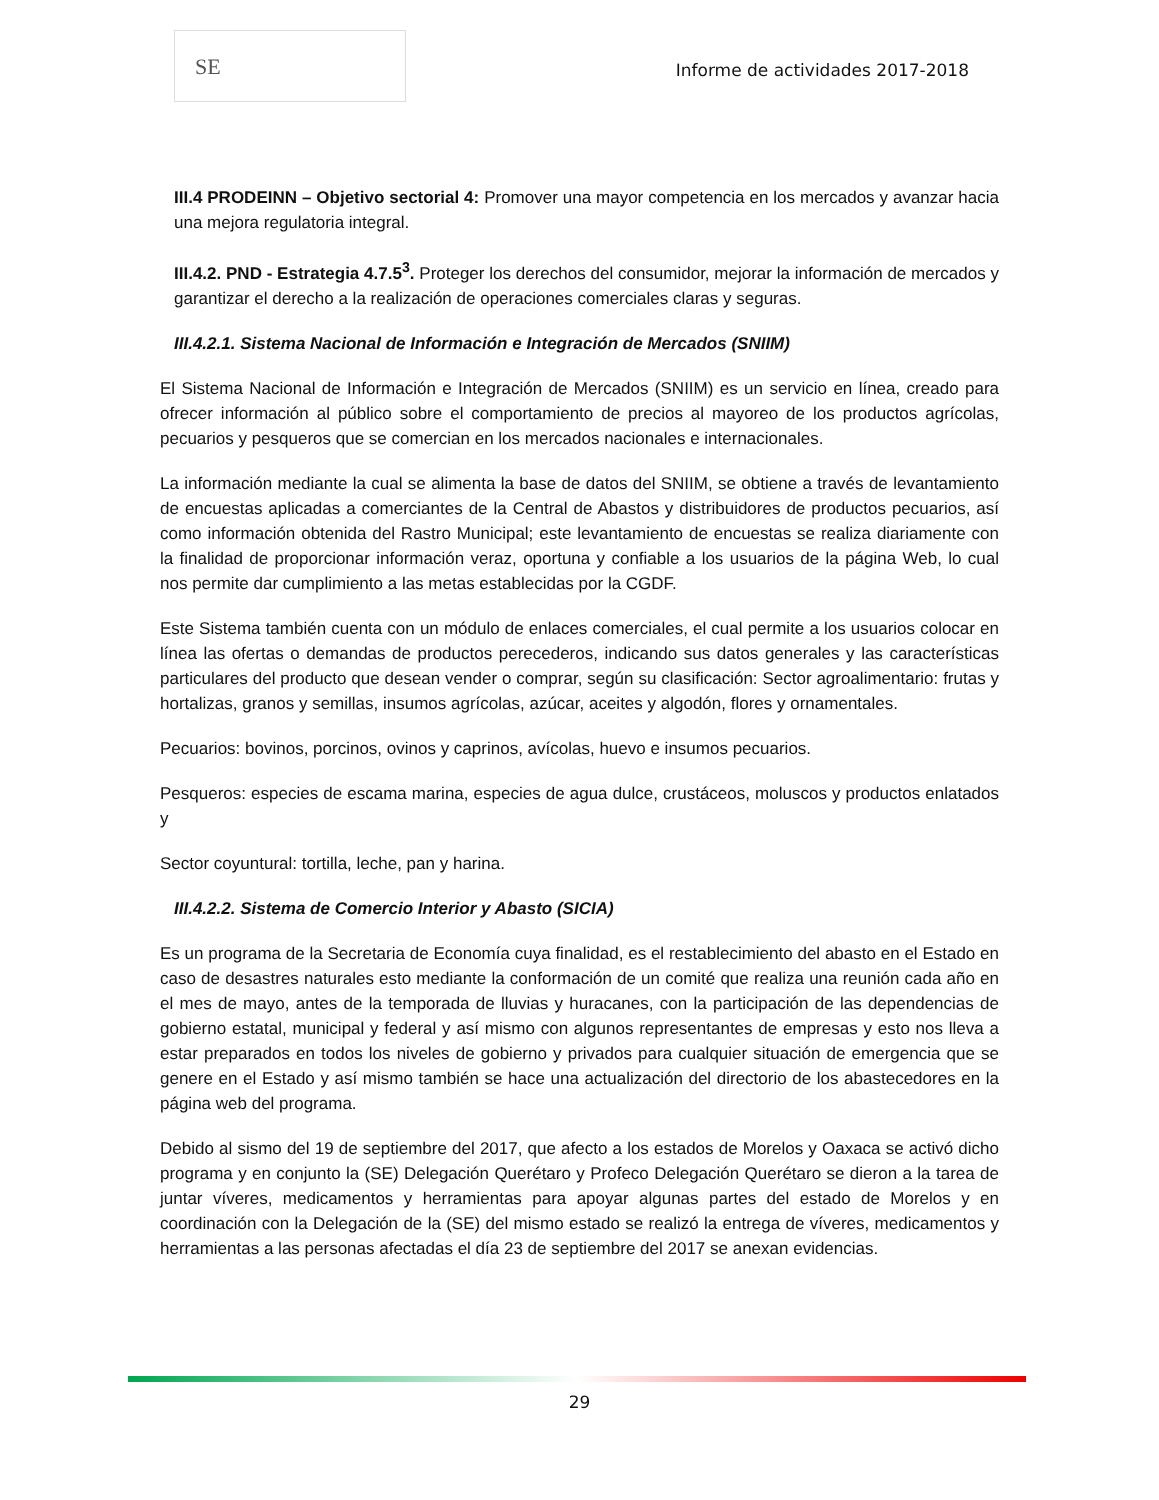SE
Informe de actividades 2017-2018
III.4 PRODEINN – Objetivo sectorial 4: Promover una mayor competencia en los mercados y avanzar hacia una mejora regulatoria integral.
III.4.2. PND - Estrategia 4.7.5<sup>3</sup>. Proteger los derechos del consumidor, mejorar la información de mercados y garantizar el derecho a la realización de operaciones comerciales claras y seguras.
III.4.2.1. Sistema Nacional de Información e Integración de Mercados (SNIIM)
El Sistema Nacional de Información e Integración de Mercados (SNIIM) es un servicio en línea, creado para ofrecer información al público sobre el comportamiento de precios al mayoreo de los productos agrícolas, pecuarios y pesqueros que se comercian en los mercados nacionales e internacionales.
La información mediante la cual se alimenta la base de datos del SNIIM, se obtiene a través de levantamiento de encuestas aplicadas a comerciantes de la Central de Abastos y distribuidores de productos pecuarios, así como información obtenida del Rastro Municipal; este levantamiento de encuestas se realiza diariamente con la finalidad de proporcionar información veraz, oportuna y confiable a los usuarios de la página Web, lo cual nos permite dar cumplimiento a las metas establecidas por la CGDF.
Este Sistema también cuenta con un módulo de enlaces comerciales, el cual permite a los usuarios colocar en línea las ofertas o demandas de productos perecederos, indicando sus datos generales y las características particulares del producto que desean vender o comprar, según su clasificación: Sector agroalimentario: frutas y hortalizas, granos y semillas, insumos agrícolas, azúcar, aceites y algodón, flores y ornamentales.
Pecuarios: bovinos, porcinos, ovinos y caprinos, avícolas, huevo e insumos pecuarios.
Pesqueros: especies de escama marina, especies de agua dulce, crustáceos, moluscos y productos enlatados y
Sector coyuntural: tortilla, leche, pan y harina.
III.4.2.2. Sistema de Comercio Interior y Abasto (SICIA)
Es un programa de la Secretaria de Economía cuya finalidad, es el restablecimiento del abasto en el Estado en caso de desastres naturales esto mediante la conformación de un comité que realiza una reunión cada año en el mes de mayo, antes de la temporada de lluvias y huracanes, con la participación de las dependencias de gobierno estatal, municipal y federal y así mismo con algunos representantes de empresas y esto nos lleva a estar preparados en todos los niveles de gobierno y privados para cualquier situación de emergencia que se genere en el Estado y así mismo también se hace una actualización del directorio de los abastecedores en la página web del programa.
Debido al sismo del 19 de septiembre del 2017, que afecto a los estados de Morelos y Oaxaca se activó dicho programa y en conjunto la (SE) Delegación Querétaro y Profeco Delegación Querétaro se dieron a la tarea de juntar víveres, medicamentos y herramientas para apoyar algunas partes del estado de Morelos y en coordinación con la Delegación de la (SE) del mismo estado se realizó la entrega de víveres, medicamentos y herramientas a las personas afectadas el día 23 de septiembre del 2017 se anexan evidencias.
29